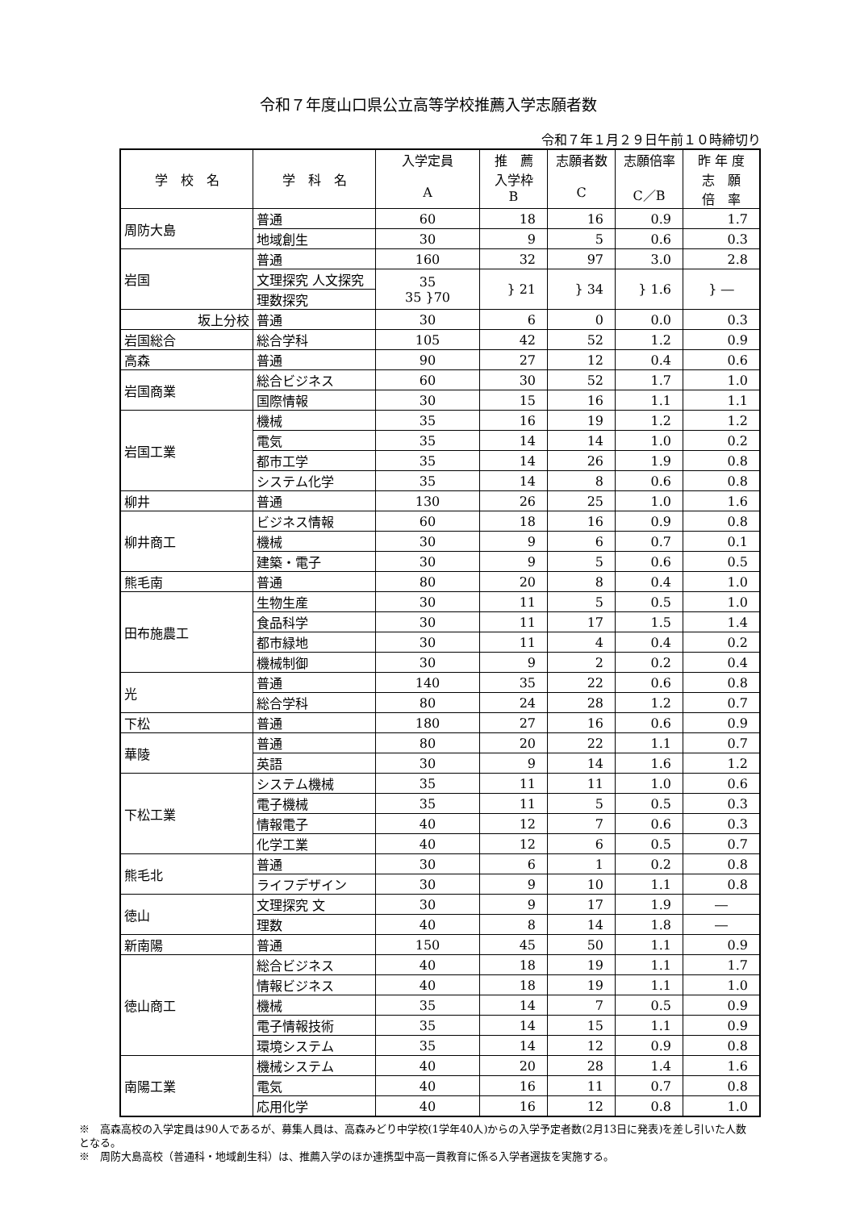令和７年度山口県公立高等学校推薦入学志願者数
令和７年１月２９日午前１０時締切り
| 学 校 名 | 学 科 名 | 入学定員 A | 推 薦 入学枠 B | 志願者数 C | 志願倍率 C／B | 昨 年 度 志 願 倍 率 |
| --- | --- | --- | --- | --- | --- | --- |
| 周防大島 | 普通 | 60 | 18 | 16 | 0.9 | 1.7 |
| | 地域創生 | 30 | 9 | 5 | 0.6 | 0.3 |
| 岩国 | 普通 | 160 | 32 | 97 | 3.0 | 2.8 |
| | 文理探究 人文探究 | 35 35 }70 | } 21 | } 34 | } 1.6 | } ― |
| | 理数探究 | | | | | |
| 坂上分校 | 普通 | 30 | 6 | 0 | 0.0 | 0.3 |
| 岩国総合 | 総合学科 | 105 | 42 | 52 | 1.2 | 0.9 |
| 高森 | 普通 | 90 | 27 | 12 | 0.4 | 0.6 |
| 岩国商業 | 総合ビジネス | 60 | 30 | 52 | 1.7 | 1.0 |
| | 国際情報 | 30 | 15 | 16 | 1.1 | 1.1 |
| 岩国工業 | 機械 | 35 | 16 | 19 | 1.2 | 1.2 |
| | 電気 | 35 | 14 | 14 | 1.0 | 0.2 |
| | 都市工学 | 35 | 14 | 26 | 1.9 | 0.8 |
| | システム化学 | 35 | 14 | 8 | 0.6 | 0.8 |
| 柳井 | 普通 | 130 | 26 | 25 | 1.0 | 1.6 |
| 柳井商工 | ビジネス情報 | 60 | 18 | 16 | 0.9 | 0.8 |
| | 機械 | 30 | 9 | 6 | 0.7 | 0.1 |
| | 建築・電子 | 30 | 9 | 5 | 0.6 | 0.5 |
| 熊毛南 | 普通 | 80 | 20 | 8 | 0.4 | 1.0 |
| 田布施農工 | 生物生産 | 30 | 11 | 5 | 0.5 | 1.0 |
| | 食品科学 | 30 | 11 | 17 | 1.5 | 1.4 |
| | 都市緑地 | 30 | 11 | 4 | 0.4 | 0.2 |
| | 機械制御 | 30 | 9 | 2 | 0.2 | 0.4 |
| 光 | 普通 | 140 | 35 | 22 | 0.6 | 0.8 |
| | 総合学科 | 80 | 24 | 28 | 1.2 | 0.7 |
| 下松 | 普通 | 180 | 27 | 16 | 0.6 | 0.9 |
| 華陵 | 普通 | 80 | 20 | 22 | 1.1 | 0.7 |
| | 英語 | 30 | 9 | 14 | 1.6 | 1.2 |
| 下松工業 | システム機械 | 35 | 11 | 11 | 1.0 | 0.6 |
| | 電子機械 | 35 | 11 | 5 | 0.5 | 0.3 |
| | 情報電子 | 40 | 12 | 7 | 0.6 | 0.3 |
| | 化学工業 | 40 | 12 | 6 | 0.5 | 0.7 |
| 熊毛北 | 普通 | 30 | 6 | 1 | 0.2 | 0.8 |
| | ライフデザイン | 30 | 9 | 10 | 1.1 | 0.8 |
| 徳山 | 文理探究 文 | 30 | 9 | 17 | 1.9 | ― |
| | 理数 | 40 | 8 | 14 | 1.8 | ― |
| 新南陽 | 普通 | 150 | 45 | 50 | 1.1 | 0.9 |
| 徳山商工 | 総合ビジネス | 40 | 18 | 19 | 1.1 | 1.7 |
| | 情報ビジネス | 40 | 18 | 19 | 1.1 | 1.0 |
| | 機械 | 35 | 14 | 7 | 0.5 | 0.9 |
| | 電子情報技術 | 35 | 14 | 15 | 1.1 | 0.9 |
| | 環境システム | 35 | 14 | 12 | 0.9 | 0.8 |
| 南陽工業 | 機械システム | 40 | 20 | 28 | 1.4 | 1.6 |
| | 電気 | 40 | 16 | 11 | 0.7 | 0.8 |
| | 応用化学 | 40 | 16 | 12 | 0.8 | 1.0 |
※　高森高校の入学定員は90人であるが、募集人員は、高森みどり中学校(1学年40人)からの入学予定者数(2月13日に発表)を差し引いた人数となる。
※　周防大島高校（普通科・地域創生科）は、推薦入学のほか連携型中高一貫教育に係る入学者選抜を実施する。